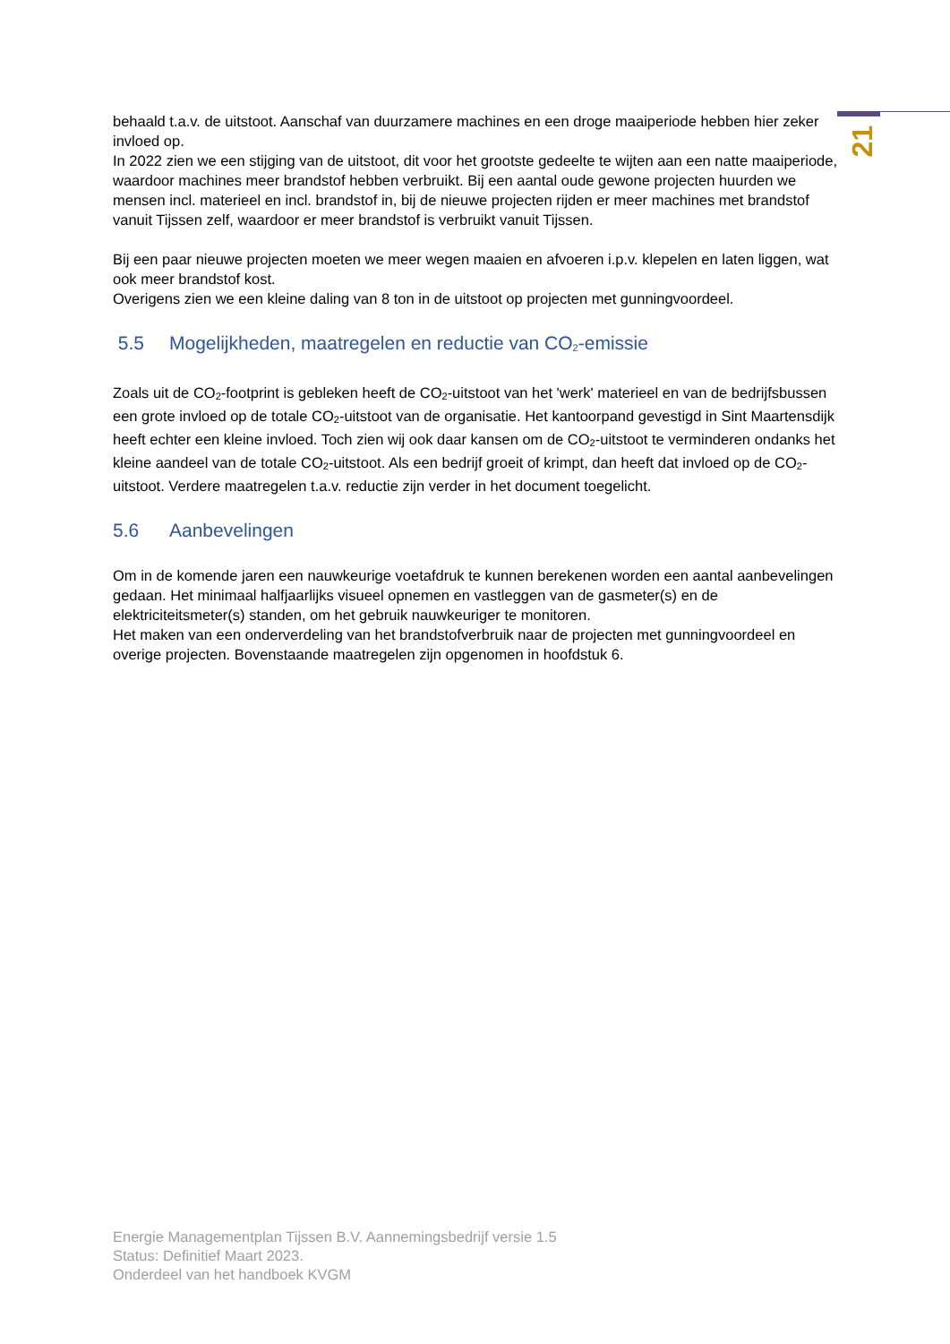21
behaald t.a.v. de uitstoot. Aanschaf van duurzamere machines en een droge maaiperiode hebben hier zeker invloed op.
In 2022 zien we een stijging van de uitstoot, dit voor het grootste gedeelte te wijten aan een natte maaiperiode, waardoor machines meer brandstof hebben verbruikt. Bij een aantal oude gewone projecten huurden we mensen incl. materieel en incl. brandstof in, bij de nieuwe projecten rijden er meer machines met brandstof vanuit Tijssen zelf, waardoor er meer brandstof is verbruikt vanuit Tijssen.
Bij een paar nieuwe projecten moeten we meer wegen maaien en afvoeren i.p.v. klepelen en laten liggen, wat ook meer brandstof kost.
Overigens zien we een kleine daling van 8 ton in de uitstoot op projecten met gunningvoordeel.
5.5 Mogelijkheden, maatregelen en reductie van CO<sub>2</sub>-emissie
Zoals uit de CO<sub>2</sub>-footprint is gebleken heeft de CO<sub>2</sub>-uitstoot van het 'werk' materieel en van de bedrijfsbussen een grote invloed op de totale CO<sub>2</sub>-uitstoot van de organisatie. Het kantoorpand gevestigd in Sint Maartensdijk heeft echter een kleine invloed. Toch zien wij ook daar kansen om de CO<sub>2</sub>-uitstoot te verminderen ondanks het kleine aandeel van de totale CO<sub>2</sub>-uitstoot. Als een bedrijf groeit of krimpt, dan heeft dat invloed op de CO<sub>2</sub>-uitstoot. Verdere maatregelen t.a.v. reductie zijn verder in het document toegelicht.
5.6 Aanbevelingen
Om in de komende jaren een nauwkeurige voetafdruk te kunnen berekenen worden een aantal aanbevelingen gedaan. Het minimaal halfjaarlijks visueel opnemen en vastleggen van de gasmeter(s) en de elektriciteitsmeter(s) standen, om het gebruik nauwkeuriger te monitoren.
Het maken van een onderverdeling van het brandstofverbruik naar de projecten met gunningvoordeel en overige projecten. Bovenstaande maatregelen zijn opgenomen in hoofdstuk 6.
Energie Managementplan Tijssen B.V. Aannemingsbedrijf versie 1.5
Status: Definitief Maart 2023.
Onderdeel van het handboek KVGM